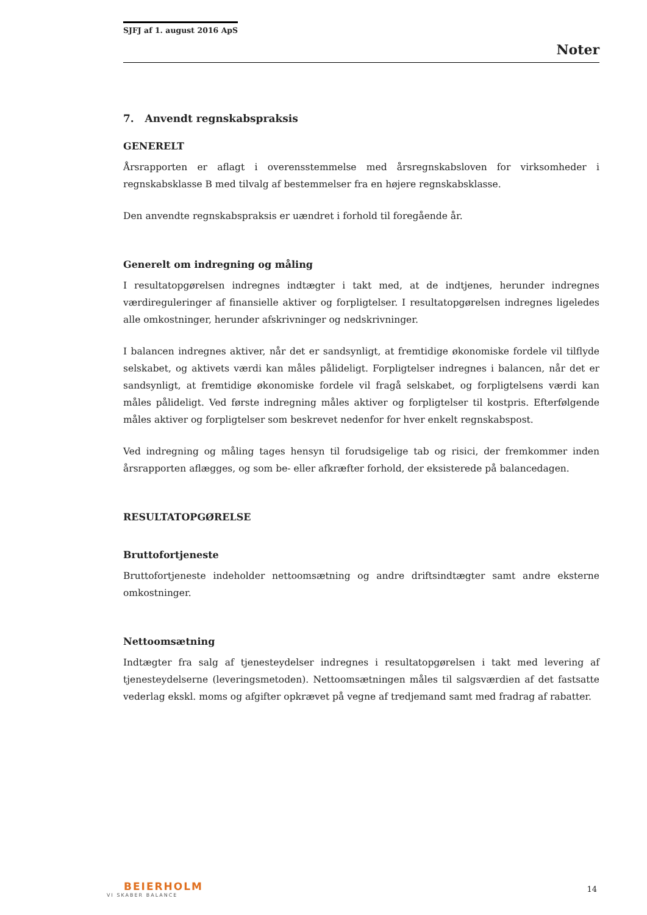SJFJ af 1. august 2016 ApS
Noter
7. Anvendt regnskabspraksis
GENERELT
Årsrapporten er aflagt i overensstemmelse med årsregnskabsloven for virksomheder i regnskabsklasse B med tilvalg af bestemmelser fra en højere regnskabsklasse.
Den anvendte regnskabspraksis er uændret i forhold til foregående år.
Generelt om indregning og måling
I resultatopgørelsen indregnes indtægter i takt med, at de indtjenes, herunder indregnes værdireguleringer af finansielle aktiver og forpligtelser. I resultatopgørelsen indregnes ligeledes alle omkostninger, herunder afskrivninger og nedskrivninger.
I balancen indregnes aktiver, når det er sandsynligt, at fremtidige økonomiske fordele vil tilflyde selskabet, og aktivets værdi kan måles pålideligt. Forpligtelser indregnes i balancen, når det er sandsynligt, at fremtidige økonomiske fordele vil fragå selskabet, og forpligtelsens værdi kan måles pålideligt. Ved første indregning måles aktiver og forpligtelser til kostpris. Efterfølgende måles aktiver og forpligtelser som beskrevet nedenfor for hver enkelt regnskabspost.
Ved indregning og måling tages hensyn til forudsigelige tab og risici, der fremkommer inden årsrapporten aflægges, og som be- eller afkræfter forhold, der eksisterede på balancedagen.
RESULTATOPGØRELSE
Bruttofortjeneste
Bruttofortjeneste indeholder nettoomsætning og andre driftsindtægter samt andre eksterne omkostninger.
Nettoomsætning
Indtægter fra salg af tjenesteydelser indregnes i resultatopgørelsen i takt med levering af tjenesteydelserne (leveringsmetoden). Nettoomsætningen måles til salgsværdien af det fastsatte vederlag ekskl. moms og afgifter opkrævet på vegne af tredjemand samt med fradrag af rabatter.
BEIERHOLM
VI SKABER BALANCE
14